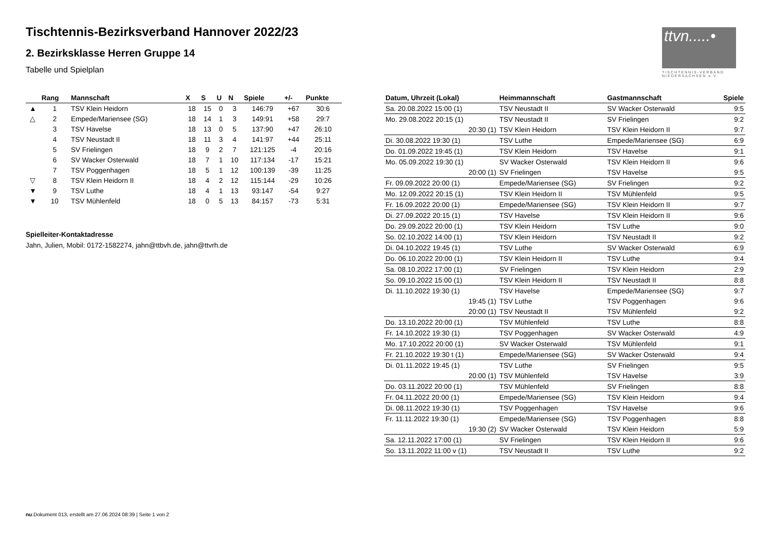Tischtennis-Bezirksverband Hannover 2022/23
2. Bezirksklasse Herren Gruppe 14
Tabelle und Spielplan
ttvn.....•
TISCHTENNIS-VERBAND NIEDERSACHSEN e.V.
| | Rang | Mannschaft | X | S | U | N | Spiele | +/- | Punkte |
| --- | --- | --- | --- | --- | --- | --- | --- | --- | --- |
| ▲ | 1 | TSV Klein Heidorn | 18 | 15 | 0 | 3 | 146:79 | +67 | 30:6 |
| △ | 2 | Empede/Mariensee (SG) | 18 | 14 | 1 | 3 | 149:91 | +58 | 29:7 |
| | 3 | TSV Havelse | 18 | 13 | 0 | 5 | 137:90 | +47 | 26:10 |
| | 4 | TSV Neustadt II | 18 | 11 | 3 | 4 | 141:97 | +44 | 25:11 |
| | 5 | SV Frielingen | 18 | 9 | 2 | 7 | 121:125 | -4 | 20:16 |
| | 6 | SV Wacker Osterwald | 18 | 7 | 1 | 10 | 117:134 | -17 | 15:21 |
| | 7 | TSV Poggenhagen | 18 | 5 | 1 | 12 | 100:139 | -39 | 11:25 |
| ▽ | 8 | TSV Klein Heidorn II | 18 | 4 | 2 | 12 | 115:144 | -29 | 10:26 |
| ▼ | 9 | TSV Luthe | 18 | 4 | 1 | 13 | 93:147 | -54 | 9:27 |
| ▼ | 10 | TSV Mühlenfeld | 18 | 0 | 5 | 13 | 84:157 | -73 | 5:31 |
Spielleiter-Kontaktadresse
Jahn, Julien, Mobil: 0172-1582274, jahn@ttbvh.de, jahn@ttvrh.de
| Datum, Uhrzeit (Lokal) | Heimmannschaft | Gastmannschaft | Spiele |
| --- | --- | --- | --- |
| Sa. 20.08.2022 15:00 (1) | TSV Neustadt II | SV Wacker Osterwald | 9:5 |
| Mo. 29.08.2022 20:15 (1) | TSV Neustadt II | SV Frielingen | 9:2 |
| 20:30 (1) | TSV Klein Heidorn | TSV Klein Heidorn II | 9:7 |
| Di. 30.08.2022 19:30 (1) | TSV Luthe | Empede/Mariensee (SG) | 6:9 |
| Do. 01.09.2022 19:45 (1) | TSV Klein Heidorn | TSV Havelse | 9:1 |
| Mo. 05.09.2022 19:30 (1) | SV Wacker Osterwald | TSV Klein Heidorn II | 9:6 |
| 20:00 (1) | SV Frielingen | TSV Havelse | 9:5 |
| Fr. 09.09.2022 20:00 (1) | Empede/Mariensee (SG) | SV Frielingen | 9:2 |
| Mo. 12.09.2022 20:15 (1) | TSV Klein Heidorn II | TSV Mühlenfeld | 9:5 |
| Fr. 16.09.2022 20:00 (1) | Empede/Mariensee (SG) | TSV Klein Heidorn II | 9:7 |
| Di. 27.09.2022 20:15 (1) | TSV Havelse | TSV Klein Heidorn II | 9:6 |
| Do. 29.09.2022 20:00 (1) | TSV Klein Heidorn | TSV Luthe | 9:0 |
| So. 02.10.2022 14:00 (1) | TSV Klein Heidorn | TSV Neustadt II | 9:2 |
| Di. 04.10.2022 19:45 (1) | TSV Luthe | SV Wacker Osterwald | 6:9 |
| Do. 06.10.2022 20:00 (1) | TSV Klein Heidorn II | TSV Luthe | 9:4 |
| Sa. 08.10.2022 17:00 (1) | SV Frielingen | TSV Klein Heidorn | 2:9 |
| So. 09.10.2022 15:00 (1) | TSV Klein Heidorn II | TSV Neustadt II | 8:8 |
| Di. 11.10.2022 19:30 (1) | TSV Havelse | Empede/Mariensee (SG) | 9:7 |
| 19:45 (1) | TSV Luthe | TSV Poggenhagen | 9:6 |
| 20:00 (1) | TSV Neustadt II | TSV Mühlenfeld | 9:2 |
| Do. 13.10.2022 20:00 (1) | TSV Mühlenfeld | TSV Luthe | 8:8 |
| Fr. 14.10.2022 19:30 (1) | TSV Poggenhagen | SV Wacker Osterwald | 4:9 |
| Mo. 17.10.2022 20:00 (1) | SV Wacker Osterwald | TSV Mühlenfeld | 9:1 |
| Fr. 21.10.2022 19:30 t (1) | Empede/Mariensee (SG) | SV Wacker Osterwald | 9:4 |
| Di. 01.11.2022 19:45 (1) | TSV Luthe | SV Frielingen | 9:5 |
| 20:00 (1) | TSV Mühlenfeld | TSV Havelse | 3:9 |
| Do. 03.11.2022 20:00 (1) | TSV Mühlenfeld | SV Frielingen | 8:8 |
| Fr. 04.11.2022 20:00 (1) | Empede/Mariensee (SG) | TSV Klein Heidorn | 9:4 |
| Di. 08.11.2022 19:30 (1) | TSV Poggenhagen | TSV Havelse | 9:6 |
| Fr. 11.11.2022 19:30 (1) | Empede/Mariensee (SG) | TSV Poggenhagen | 8:8 |
| 19:30 (2) | SV Wacker Osterwald | TSV Klein Heidorn | 5:9 |
| Sa. 12.11.2022 17:00 (1) | SV Frielingen | TSV Klein Heidorn II | 9:6 |
| So. 13.11.2022 11:00 v (1) | TSV Neustadt II | TSV Luthe | 9:2 |
nu.Dokument 013, erstellt am 27.06.2024 08:39 | Seite 1 von 2